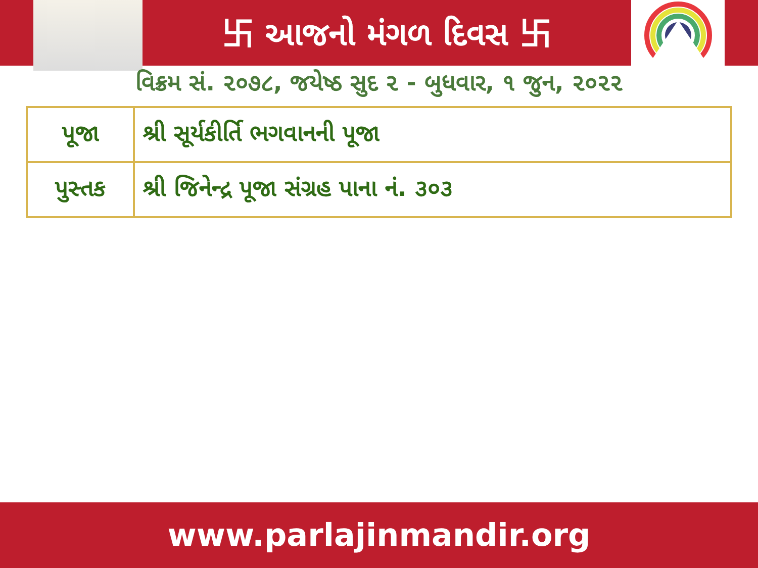卐 આજનો મંગળ દિવસ 卐
વિક્રમ સં. ૨૦૭૮, જયેષ્ઠ સુદ ૨ - બુધવાર, ૧ જુન, ૨૦૨૨
| પૂજા | શ્રી સૂર્યકીર્તિ ભગવાનની પૂજા |
| પુસ્તક | શ્રી જિનેન્દ્ર પૂજા સંગ્રહ પાના નં. ૩૦૩ |
www.parlajinmandir.org